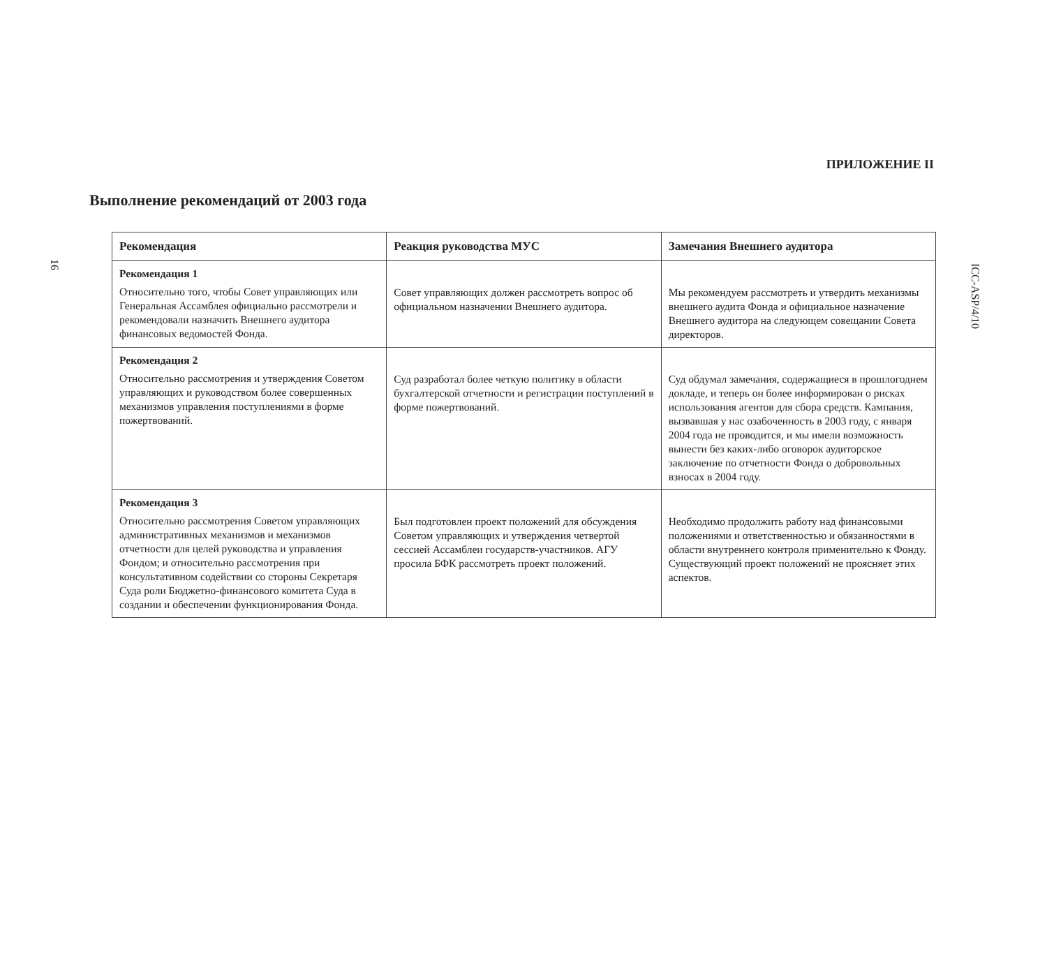16
ICC-ASP/4/10
ПРИЛОЖЕНИЕ II
Выполнение рекомендаций от 2003 года
| Рекомендация | Реакция руководства МУС | Замечания Внешнего аудитора |
| --- | --- | --- |
| Рекомендация 1 Относительно того, чтобы Совет управляющих или Генеральная Ассамблея официально рассмотрели и рекомендовали назначить Внешнего аудитора финансовых ведомостей Фонда. | Совет управляющих должен рассмотреть вопрос об официальном назначении Внешнего аудитора. | Мы рекомендуем рассмотреть и утвердить механизмы внешнего аудита Фонда и официальное назначение Внешнего аудитора на следующем совещании Совета директоров. |
| Рекомендация 2 Относительно рассмотрения и утверждения Советом управляющих и руководством более совершенных механизмов управления поступлениями в форме пожертвований. | Суд разработал более четкую политику в области бухгалтерской отчетности и регистрации поступлений в форме пожертвований. | Суд обдумал замечания, содержащиеся в прошлогоднем докладе, и теперь он более информирован о рисках использования агентов для сбора средств. Кампания, вызвавшая у нас озабоченность в 2003 году, с января 2004 года не проводится, и мы имели возможность вынести без каких-либо оговорок аудиторское заключение по отчетности Фонда о добровольных взносах в 2004 году. |
| Рекомендация 3 Относительно рассмотрения Советом управляющих административных механизмов и механизмов отчетности для целей руководства и управления Фондом; и относительно рассмотрения при консультативном содействии со стороны Секретаря Суда роли Бюджетно-финансового комитета Суда в создании и обеспечении функционирования Фонда. | Был подготовлен проект положений для обсуждения Советом управляющих и утверждения четвертой сессией Ассамблеи государств-участников. АГУ просила БФК рассмотреть проект положений. | Необходимо продолжить работу над финансовыми положениями и ответственностью и обязанностями в области внутреннего контроля применительно к Фонду. Существующий проект положений не проясняет этих аспектов. |